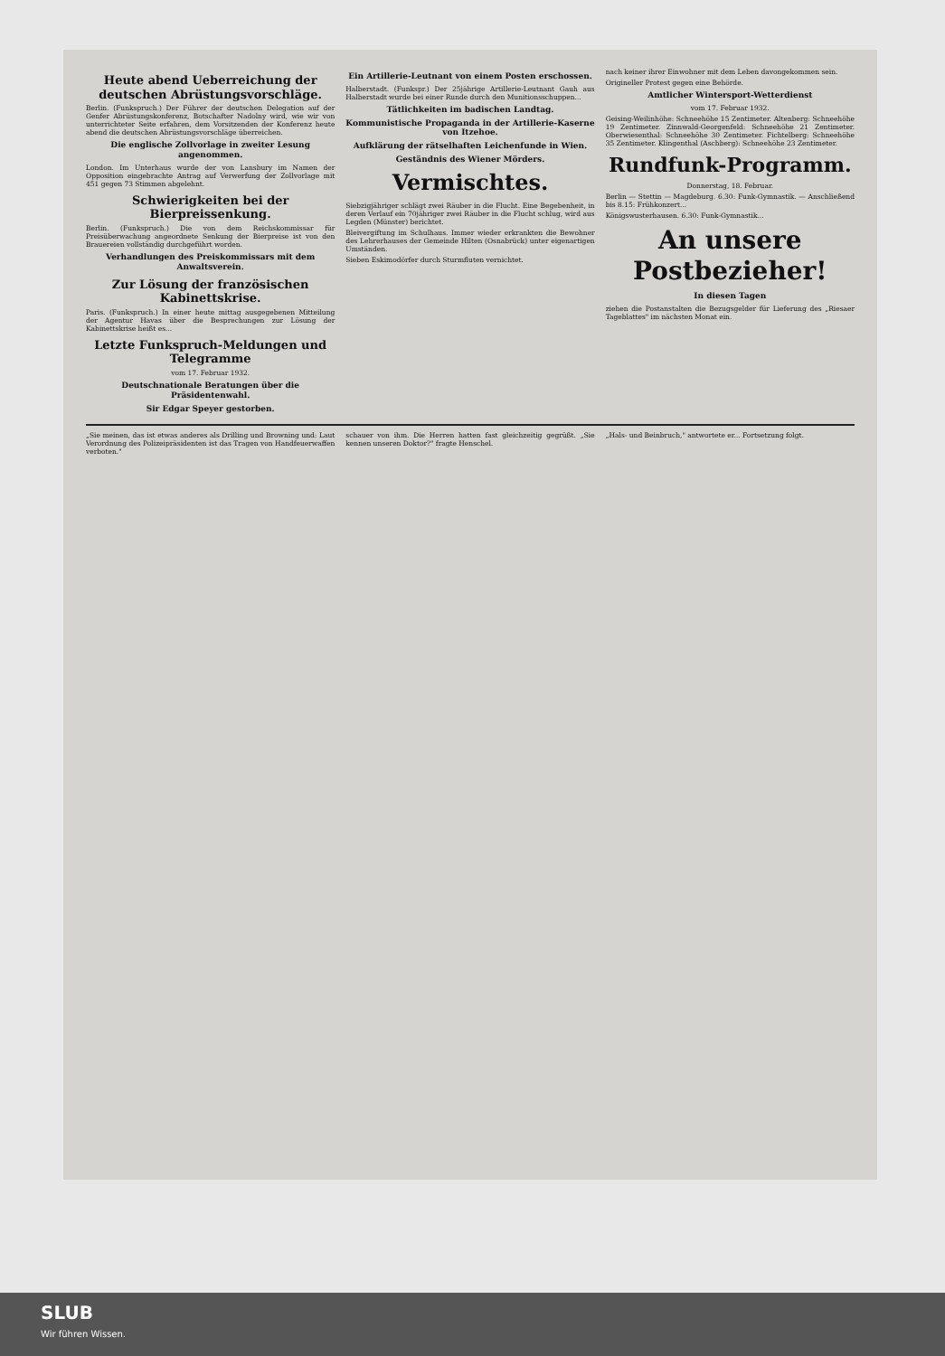Heute abend Ueberreichung der deutschen Abrüstungsvorschläge.
Berlin. (Funkspruch.) Der Führer der deutschen Delegation auf der Genfer Abrüstungskonferenz, Botschafter Nadolny wird, wie wir von unterrichteter Seite erfahren, dem Vorsitzenden der Konferenz heute abend die deutschen Abrüstungsvorschläge überreichen.
Die englische Zollvorlage in zweiter Lesung angenommen.
London. Im Unterhaus wurde der von Lansbury im Namen der Opposition eingebrachte Antrag auf Verwerfung der Zollvorlage mit 451 gegen 73 Stimmen abgelehnt.
Schwierigkeiten bei der Bierpreissenkung.
Berlin. (Funkspruch.) Die von dem Reichskommissar für Preisüberwachung angeordnete Senkung der Bierpreise ist von den Brauereien vollständig durchgeführt worden.
Verhandlungen des Preiskommissars mit dem Anwaltsverein.
Zur Lösung der französischen Kabinettskrise.
Paris. (Funkspruch.) In einer heute mittag ausgegebenen Mitteilung der Agentur Havas über die Besprechungen zur Lösung der Kabinettskrise heißt es...
Letzte Funkspruch-Meldungen und Telegramme
vom 17. Februar 1932.
Deutschnationale Beratungen über die Präsidentenwahl.
Sir Edgar Speyer gestorben.
Ein Artillerie-Leutnant von einem Posten erschossen.
Halberstadt. (Funkspr.) Der 25jährige Artillerie-Leutnant Gauh aus Halberstadt wurde bei einer Runde durch den Munitionsschuppen...
Tätlichkeiten im badischen Landtag.
Kommunistische Propaganda in der Artillerie-Kaserne von Itzehoe.
Aufklärung der rätselhaften Leichenfunde in Wien.
Geständnis des Wiener Mörders.
Vermischtes.
Siebzigjähriger schlägt zwei Räuber in die Flucht. Eine Begebenheit, in deren Verlauf ein 70jähriger zwei Räuber in die Flucht schlug, wird aus Legden (Münster) berichtet.
Bleivergiftung im Schulhaus. Immer wieder erkrankten die Bewohner des Lehrerhauses der Gemeinde Hilten (Osnabrück) unter eigenartigen Umständen.
Sieben Eskimodörfer durch Sturmfluten vernichtet.
nach keiner ihrer Einwohner mit dem Leben davongekommen sein.
Origineller Protest gegen eine Behörde.
Amtlicher Wintersport-Wetterdienst
vom 17. Februar 1932.
Geising-Weilinhöhe: Schneehöhe 15 Zentimeter. Altenberg: Schneehöhe 19 Zentimeter. Zinnwald-Georgenfeld: Schneehöhe 21 Zentimeter. Oberwiesenthal: Schneehöhe 30 Zentimeter. Fichtelberg: Schneehöhe 35 Zentimeter. Klingenthal (Aschberg): Schneehöhe 23 Zentimeter.
Rundfunk-Programm.
Donnerstag, 18. Februar.
Berlin — Stettin — Magdeburg. 6.30: Funk-Gymnastik. — Anschließend bis 8.15: Frühkonzert...
Königswusterhausen. 6.30: Funk-Gymnastik...
An unsere Postbezieher!
In diesen Tagen
ziehen die Postanstalten die Bezugsgelder für Lieferung des „Riesaer Tageblattes" im nächsten Monat ein.
„Sie meinen, das ist etwas anderes als Drilling und Browning und: Laut Verordnung des Polizeipräsidenten ist das Tragen von Handfeuerwaffen verboten."
schauer von ihm. Die Herren hatten fast gleichzeitig gegrüßt. „Sie kennen unseren Doktor?" fragte Henschel.
„Hals- und Beinbruch," antwortete er... Fortsetzung folgt.
SLUB
Wir führen Wissen.